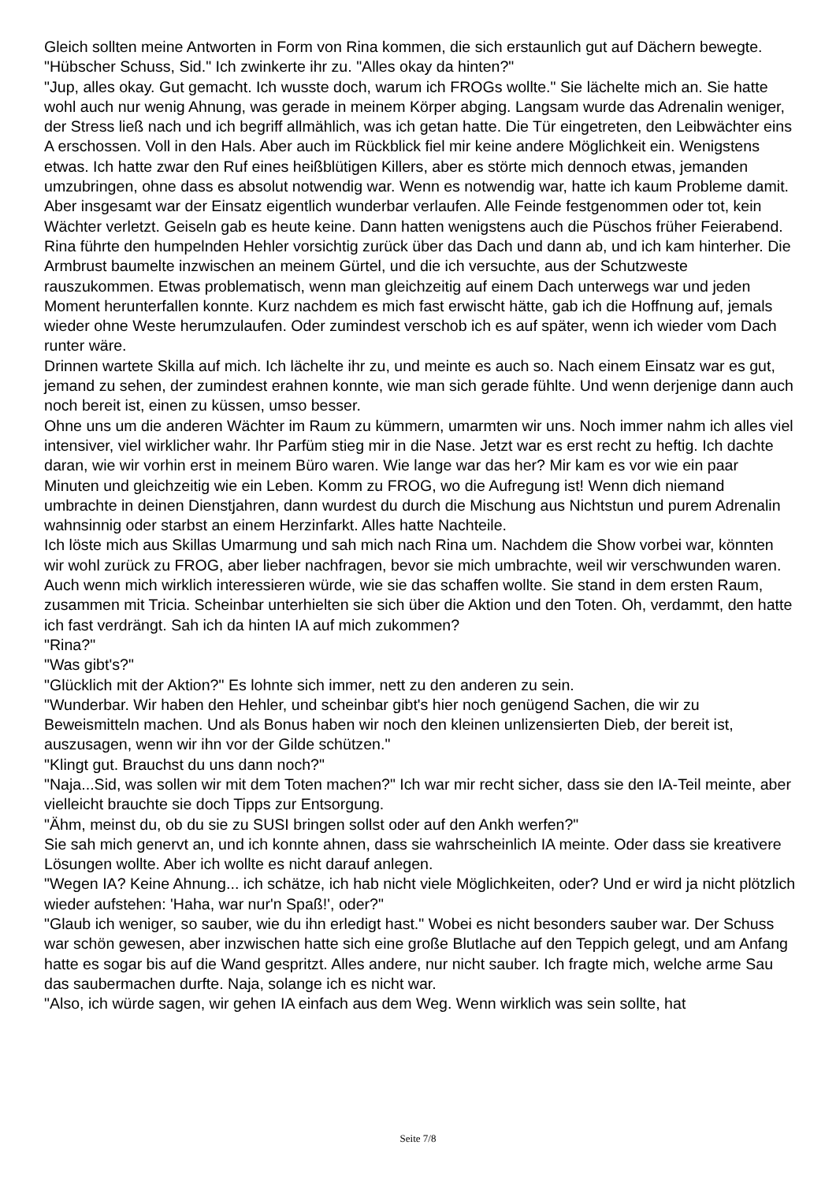Gleich sollten meine Antworten in Form von Rina kommen, die sich erstaunlich gut auf Dächern bewegte.
"Hübscher Schuss, Sid." Ich zwinkerte ihr zu. "Alles okay da hinten?"
"Jup, alles okay. Gut gemacht. Ich wusste doch, warum ich FROGs wollte." Sie lächelte mich an. Sie hatte wohl auch nur wenig Ahnung, was gerade in meinem Körper abging. Langsam wurde das Adrenalin weniger, der Stress ließ nach und ich begriff allmählich, was ich getan hatte. Die Tür eingetreten, den Leibwächter eins A erschossen. Voll in den Hals. Aber auch im Rückblick fiel mir keine andere Möglichkeit ein. Wenigstens etwas. Ich hatte zwar den Ruf eines heißblütigen Killers, aber es störte mich dennoch etwas, jemanden umzubringen, ohne dass es absolut notwendig war. Wenn es notwendig war, hatte ich kaum Probleme damit.
Aber insgesamt war der Einsatz eigentlich wunderbar verlaufen. Alle Feinde festgenommen oder tot, kein Wächter verletzt. Geiseln gab es heute keine. Dann hatten wenigstens auch die Püschos früher Feierabend.
Rina führte den humpelnden Hehler vorsichtig zurück über das Dach und dann ab, und ich kam hinterher. Die Armbrust baumelte inzwischen an meinem Gürtel, und die ich versuchte, aus der Schutzweste rauszukommen. Etwas problematisch, wenn man gleichzeitig auf einem Dach unterwegs war und jeden Moment herunterfallen konnte. Kurz nachdem es mich fast erwischt hätte, gab ich die Hoffnung auf, jemals wieder ohne Weste herumzulaufen. Oder zumindest verschob ich es auf später, wenn ich wieder vom Dach runter wäre.
Drinnen wartete Skilla auf mich. Ich lächelte ihr zu, und meinte es auch so. Nach einem Einsatz war es gut, jemand zu sehen, der zumindest erahnen konnte, wie man sich gerade fühlte. Und wenn derjenige dann auch noch bereit ist, einen zu küssen, umso besser.
Ohne uns um die anderen Wächter im Raum zu kümmern, umarmten wir uns. Noch immer nahm ich alles viel intensiver, viel wirklicher wahr. Ihr Parfüm stieg mir in die Nase. Jetzt war es erst recht zu heftig. Ich dachte daran, wie wir vorhin erst in meinem Büro waren. Wie lange war das her? Mir kam es vor wie ein paar Minuten und gleichzeitig wie ein Leben. Komm zu FROG, wo die Aufregung ist! Wenn dich niemand umbrachte in deinen Dienstjahren, dann wurdest du durch die Mischung aus Nichtstun und purem Adrenalin wahnsinnig oder starbst an einem Herzinfarkt. Alles hatte Nachteile.
Ich löste mich aus Skillas Umarmung und sah mich nach Rina um. Nachdem die Show vorbei war, könnten wir wohl zurück zu FROG, aber lieber nachfragen, bevor sie mich umbrachte, weil wir verschwunden waren. Auch wenn mich wirklich interessieren würde, wie sie das schaffen wollte. Sie stand in dem ersten Raum, zusammen mit Tricia. Scheinbar unterhielten sie sich über die Aktion und den Toten. Oh, verdammt, den hatte ich fast verdrängt. Sah ich da hinten IA auf mich zukommen?
"Rina?"
"Was gibt's?"
"Glücklich mit der Aktion?" Es lohnte sich immer, nett zu den anderen zu sein.
"Wunderbar. Wir haben den Hehler, und scheinbar gibt's hier noch genügend Sachen, die wir zu Beweismitteln machen. Und als Bonus haben wir noch den kleinen unlizensierten Dieb, der bereit ist, auszusagen, wenn wir ihn vor der Gilde schützen."
"Klingt gut. Brauchst du uns dann noch?"
"Naja...Sid, was sollen wir mit dem Toten machen?" Ich war mir recht sicher, dass sie den IA-Teil meinte, aber vielleicht brauchte sie doch Tipps zur Entsorgung.
"Ähm, meinst du, ob du sie zu SUSI bringen sollst oder auf den Ankh werfen?"
Sie sah mich genervt an, und ich konnte ahnen, dass sie wahrscheinlich IA meinte. Oder dass sie kreativere Lösungen wollte. Aber ich wollte es nicht darauf anlegen.
"Wegen IA? Keine Ahnung... ich schätze, ich hab nicht viele Möglichkeiten, oder? Und er wird ja nicht plötzlich wieder aufstehen: 'Haha, war nur'n Spaß!', oder?"
"Glaub ich weniger, so sauber, wie du ihn erledigt hast." Wobei es nicht besonders sauber war. Der Schuss war schön gewesen, aber inzwischen hatte sich eine große Blutlache auf den Teppich gelegt, und am Anfang hatte es sogar bis auf die Wand gespritzt. Alles andere, nur nicht sauber. Ich fragte mich, welche arme Sau das saubermachen durfte. Naja, solange ich es nicht war.
"Also, ich würde sagen, wir gehen IA einfach aus dem Weg. Wenn wirklich was sein sollte, hat
Seite 7/8